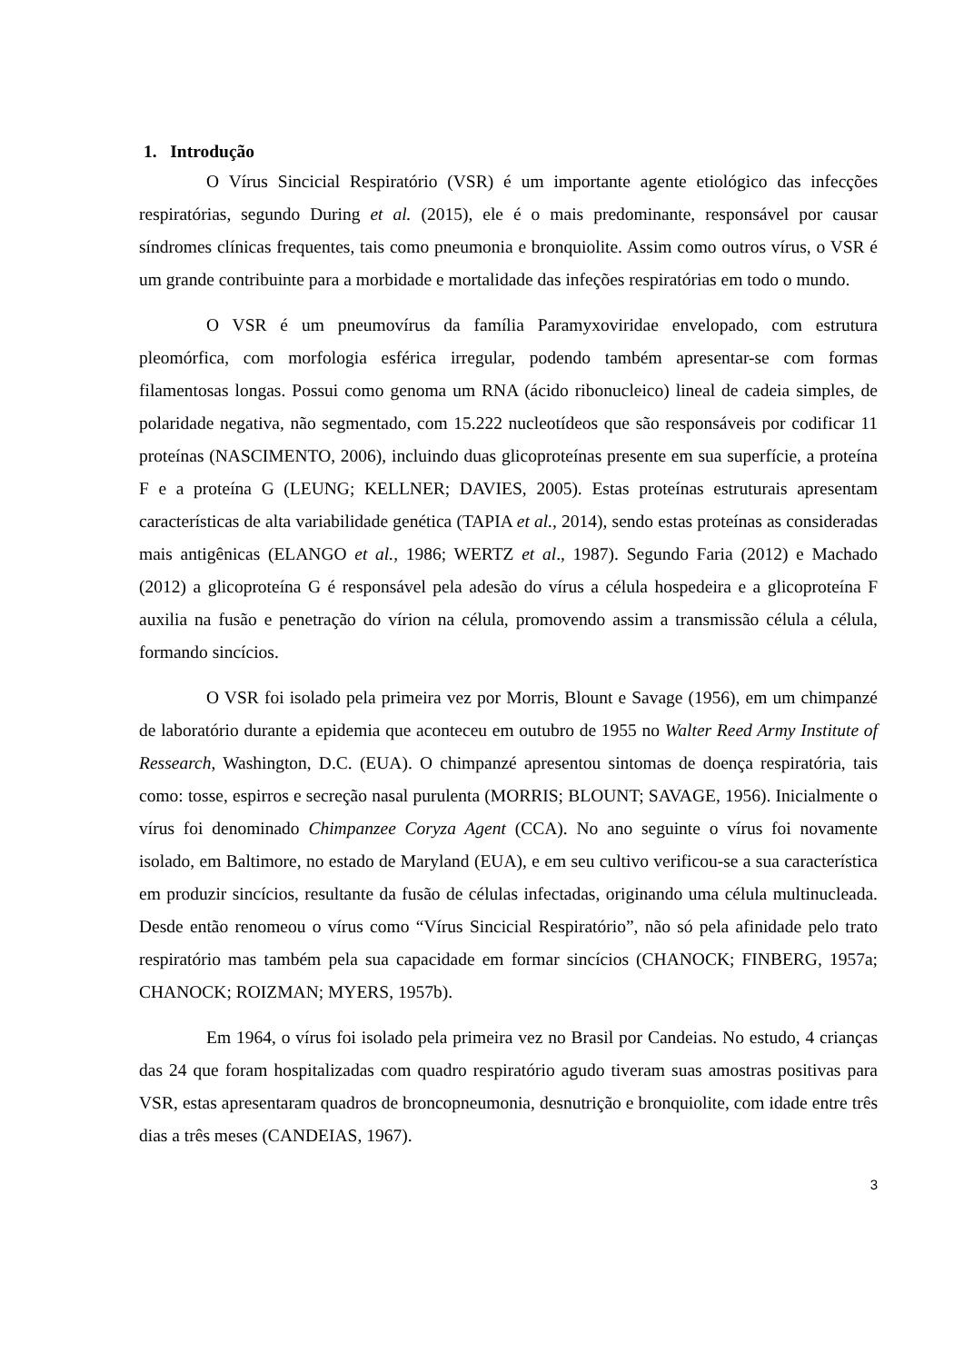1. Introdução
O Vírus Sincicial Respiratório (VSR) é um importante agente etiológico das infecções respiratórias, segundo During et al. (2015), ele é o mais predominante, responsável por causar síndromes clínicas frequentes, tais como pneumonia e bronquiolite. Assim como outros vírus, o VSR é um grande contribuinte para a morbidade e mortalidade das infeções respiratórias em todo o mundo.
O VSR é um pneumovírus da família Paramyxoviridae envelopado, com estrutura pleomórfica, com morfologia esférica irregular, podendo também apresentar-se com formas filamentosas longas. Possui como genoma um RNA (ácido ribonucleico) lineal de cadeia simples, de polaridade negativa, não segmentado, com 15.222 nucleotídeos que são responsáveis por codificar 11 proteínas (NASCIMENTO, 2006), incluindo duas glicoproteínas presente em sua superfície, a proteína F e a proteína G (LEUNG; KELLNER; DAVIES, 2005). Estas proteínas estruturais apresentam características de alta variabilidade genética (TAPIA et al., 2014), sendo estas proteínas as consideradas mais antigênicas (ELANGO et al., 1986; WERTZ et al., 1987). Segundo Faria (2012) e Machado (2012) a glicoproteína G é responsável pela adesão do vírus a célula hospedeira e a glicoproteína F auxilia na fusão e penetração do vírion na célula, promovendo assim a transmissão célula a célula, formando sincícios.
O VSR foi isolado pela primeira vez por Morris, Blount e Savage (1956), em um chimpanzé de laboratório durante a epidemia que aconteceu em outubro de 1955 no Walter Reed Army Institute of Ressearch, Washington, D.C. (EUA). O chimpanzé apresentou sintomas de doença respiratória, tais como: tosse, espirros e secreção nasal purulenta (MORRIS; BLOUNT; SAVAGE, 1956). Inicialmente o vírus foi denominado Chimpanzee Coryza Agent (CCA). No ano seguinte o vírus foi novamente isolado, em Baltimore, no estado de Maryland (EUA), e em seu cultivo verificou-se a sua característica em produzir sincícios, resultante da fusão de células infectadas, originando uma célula multinucleada. Desde então renomeou o vírus como “Vírus Sincicial Respiratório”, não só pela afinidade pelo trato respiratório mas também pela sua capacidade em formar sincícios (CHANOCK; FINBERG, 1957a; CHANOCK; ROIZMAN; MYERS, 1957b).
Em 1964, o vírus foi isolado pela primeira vez no Brasil por Candeias. No estudo, 4 crianças das 24 que foram hospitalizadas com quadro respiratório agudo tiveram suas amostras positivas para VSR, estas apresentaram quadros de broncopneumonia, desnutrição e bronquiolite, com idade entre três dias a três meses (CANDEIAS, 1967).
3